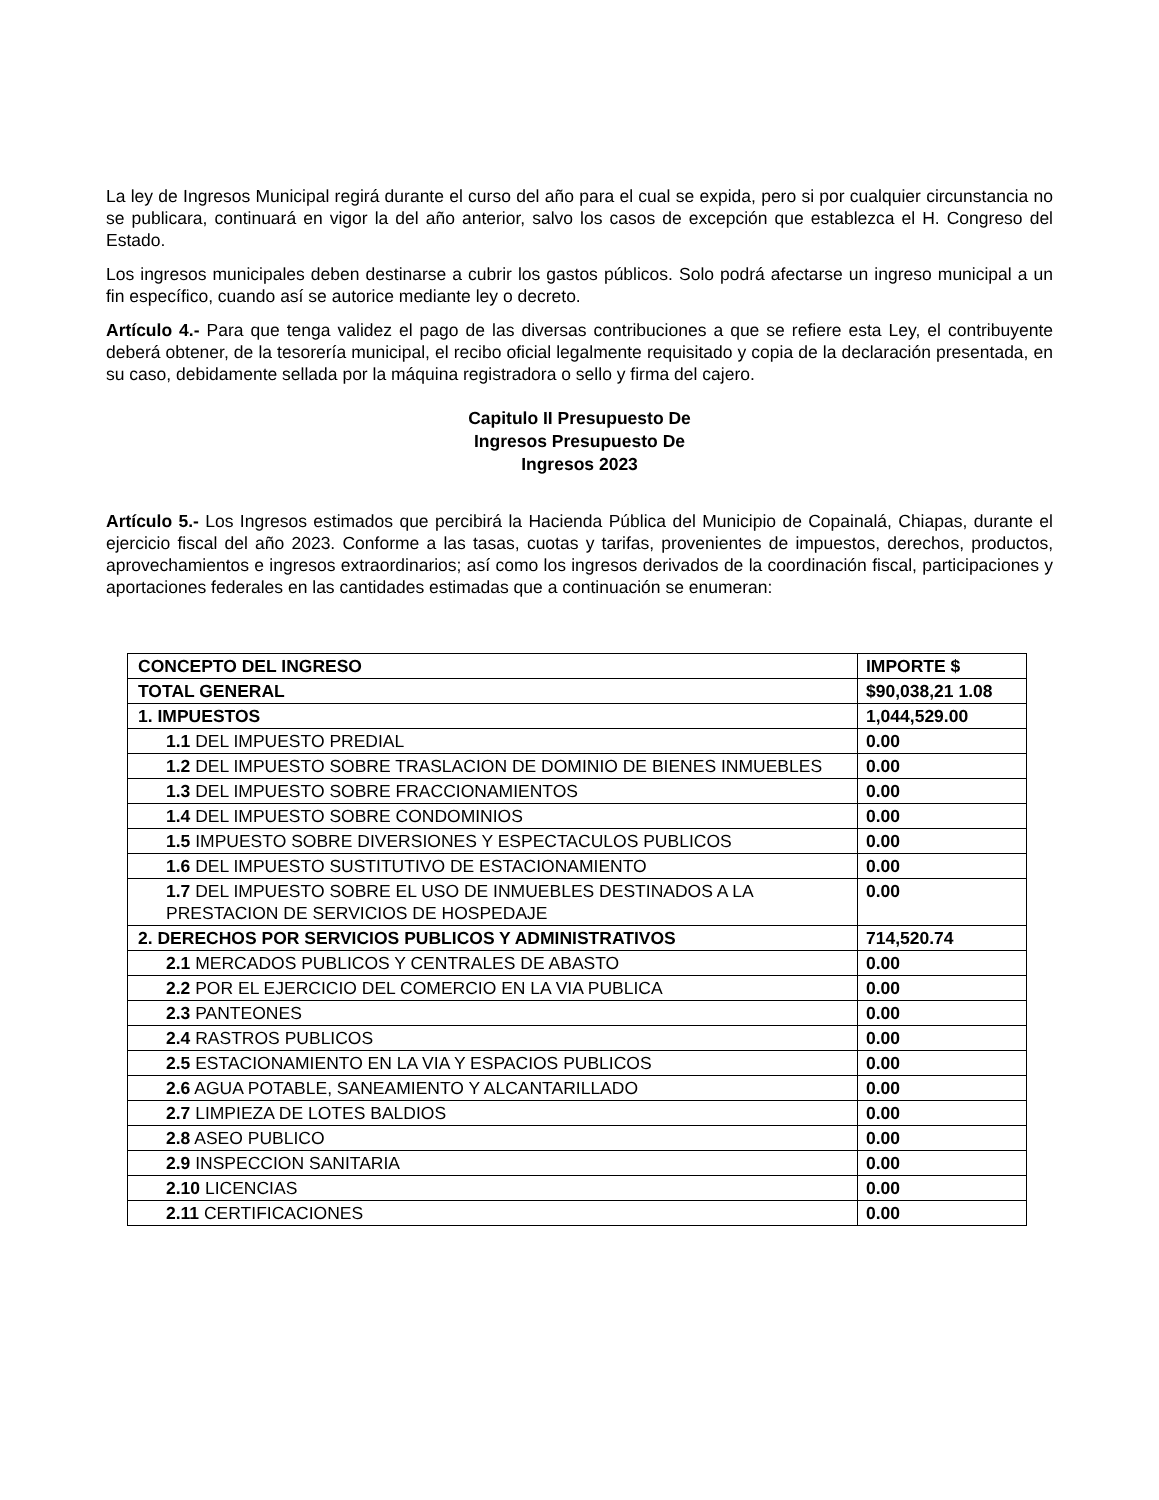La ley de Ingresos Municipal regirá durante el curso del año para el cual se expida, pero si por cualquier circunstancia no se publicara, continuará en vigor la del año anterior, salvo los casos de excepción que establezca el H. Congreso del Estado.
Los ingresos municipales deben destinarse a cubrir los gastos públicos. Solo podrá afectarse un ingreso municipal a un fin específico, cuando así se autorice mediante ley o decreto.
Artículo 4.- Para que tenga validez el pago de las diversas contribuciones a que se refiere esta Ley, el contribuyente deberá obtener, de la tesorería municipal, el recibo oficial legalmente requisitado y copia de la declaración presentada, en su caso, debidamente sellada por la máquina registradora o sello y firma del cajero.
Capitulo II Presupuesto De
Ingresos Presupuesto De
Ingresos 2023
Artículo 5.- Los Ingresos estimados que percibirá la Hacienda Pública del Municipio de Copainalá, Chiapas, durante el ejercicio fiscal del año 2023. Conforme a las tasas, cuotas y tarifas, provenientes de impuestos, derechos, productos, aprovechamientos e ingresos extraordinarios; así como los ingresos derivados de la coordinación fiscal, participaciones y aportaciones federales en las cantidades estimadas que a continuación se enumeran:
| CONCEPTO DEL INGRESO | IMPORTE $ |
| TOTAL GENERAL | $90,038,21 1.08 |
| 1. IMPUESTOS | 1,044,529.00 |
| 1.1 DEL IMPUESTO PREDIAL | 0.00 |
| 1.2 DEL IMPUESTO SOBRE TRASLACION DE DOMINIO DE BIENES INMUEBLES | 0.00 |
| 1.3 DEL IMPUESTO SOBRE FRACCIONAMIENTOS | 0.00 |
| 1.4 DEL IMPUESTO SOBRE CONDOMINIOS | 0.00 |
| 1.5 IMPUESTO SOBRE DIVERSIONES Y ESPECTACULOS PUBLICOS | 0.00 |
| 1.6 DEL IMPUESTO SUSTITUTIVO DE ESTACIONAMIENTO | 0.00 |
| 1.7 DEL IMPUESTO SOBRE EL USO DE INMUEBLES DESTINADOS A LA PRESTACION DE SERVICIOS DE HOSPEDAJE | 0.00 |
| 2. DERECHOS POR SERVICIOS PUBLICOS Y ADMINISTRATIVOS | 714,520.74 |
| 2.1 MERCADOS PUBLICOS Y CENTRALES DE ABASTO | 0.00 |
| 2.2 POR EL EJERCICIO DEL COMERCIO EN LA VIA PUBLICA | 0.00 |
| 2.3 PANTEONES | 0.00 |
| 2.4 RASTROS PUBLICOS | 0.00 |
| 2.5 ESTACIONAMIENTO EN LA VIA Y ESPACIOS PUBLICOS | 0.00 |
| 2.6 AGUA POTABLE, SANEAMIENTO Y ALCANTARILLADO | 0.00 |
| 2.7 LIMPIEZA DE LOTES BALDIOS | 0.00 |
| 2.8 ASEO PUBLICO | 0.00 |
| 2.9 INSPECCION SANITARIA | 0.00 |
| 2.10 LICENCIAS | 0.00 |
| 2.11 CERTIFICACIONES | 0.00 |